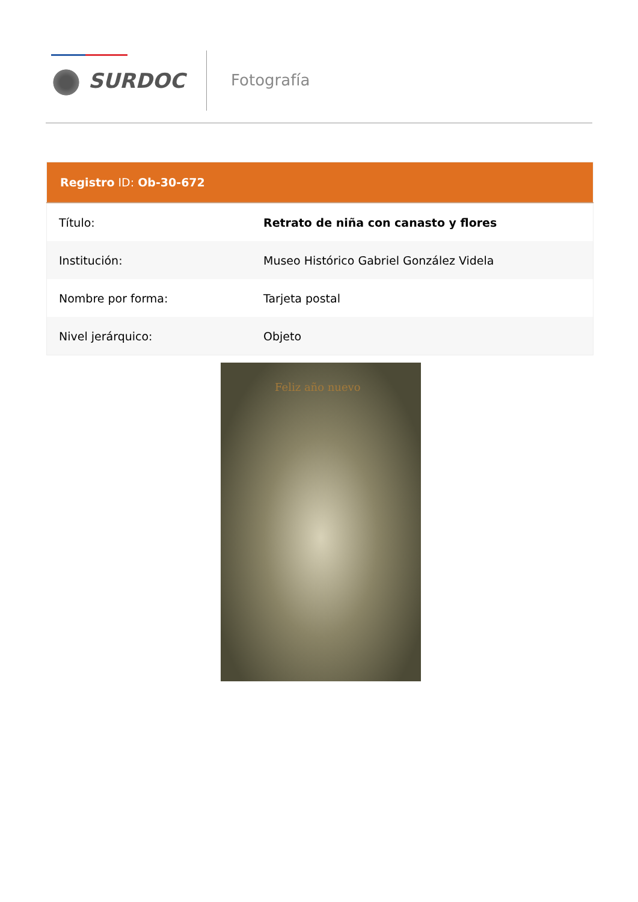SURDOC Fotografía
| Registro ID: Ob-30-672 | |
| --- | --- |
| Título: | Retrato de niña con canasto y flores |
| Institución: | Museo Histórico Gabriel González Videla |
| Nombre por forma: | Tarjeta postal |
| Nivel jerárquico: | Objeto |
Feliz año nuevo